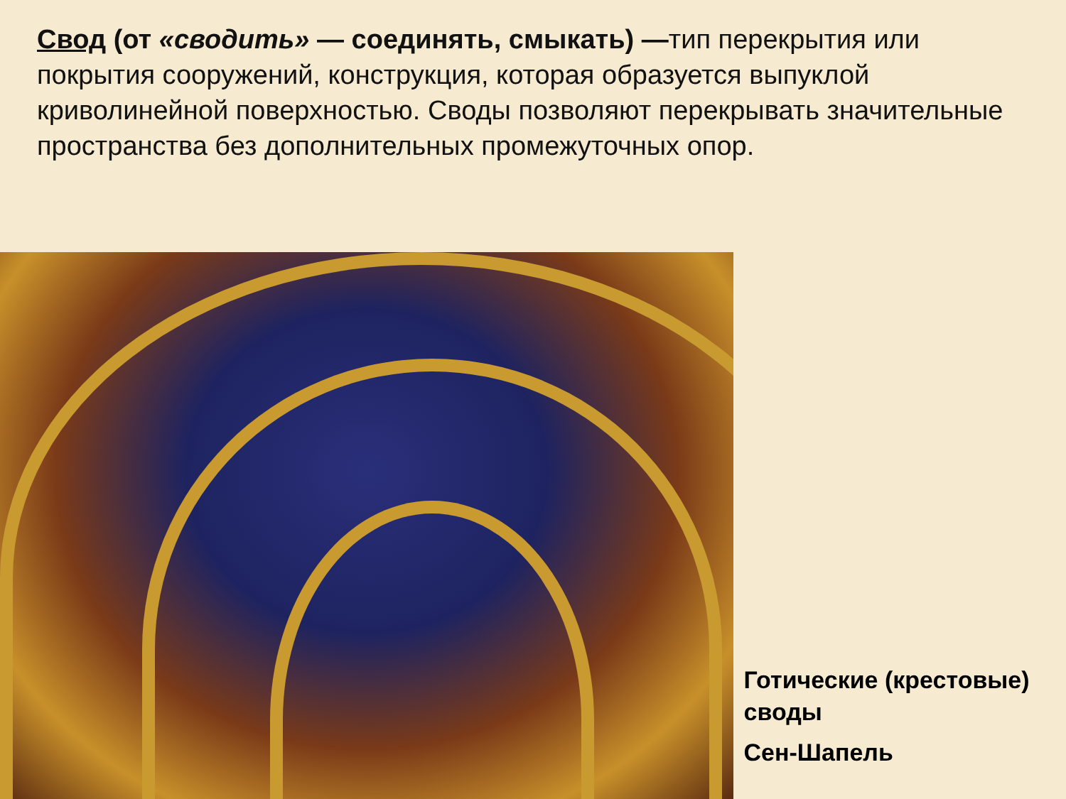Свод (от «сводить» — соединять, смыкать) —тип перекрытия или покрытия сооружений, конструкция, которая образуется выпуклой криволинейной поверхностью. Своды позволяют перекрывать значительные пространства без дополнительных промежуточных опор.
Готические (крестовые) своды
Сен-Шапель